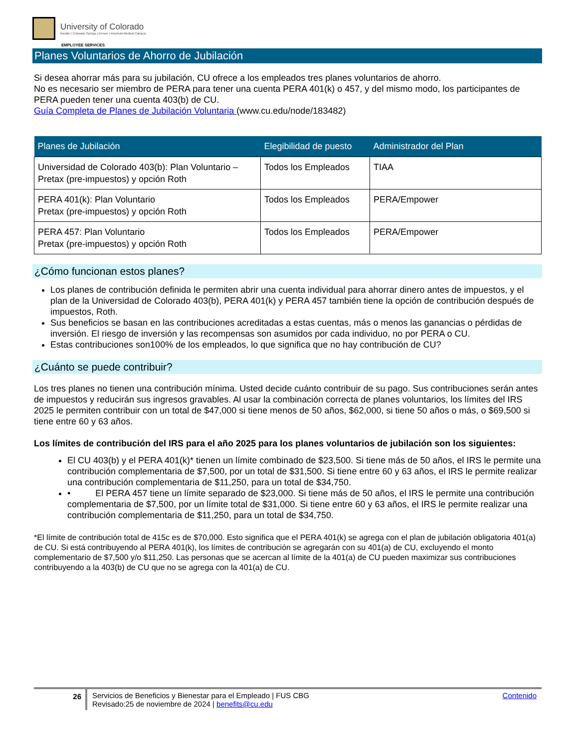University of Colorado
Boulder | Colorado Springs | Denver | Anschutz Medical Campus
EMPLOYEE SERVICES
Planes Voluntarios de Ahorro de Jubilación
Si desea ahorrar más para su jubilación, CU ofrece a los empleados tres planes voluntarios de ahorro.
No es necesario ser miembro de PERA para tener una cuenta PERA 401(k) o 457, y del mismo modo, los participantes de PERA pueden tener una cuenta 403(b) de CU.
Guía Completa de Planes de Jubilación Voluntaria (www.cu.edu/node/183482)
| Planes de Jubilación | Elegibilidad de puesto | Administrador del Plan |
| --- | --- | --- |
| Universidad de Colorado 403(b): Plan Voluntario – Pretax (pre-impuestos) y opción Roth | Todos los Empleados | TIAA |
| PERA 401(k): Plan Voluntario Pretax (pre-impuestos) y opción Roth | Todos los Empleados | PERA/Empower |
| PERA 457: Plan Voluntario Pretax (pre-impuestos) y opción Roth | Todos los Empleados | PERA/Empower |
¿Cómo funcionan estos planes?
Los planes de contribución definida le permiten abrir una cuenta individual para ahorrar dinero antes de impuestos, y el plan de la Universidad de Colorado 403(b), PERA 401(k) y PERA 457 también tiene la opción de contribución después de impuestos, Roth.
Sus beneficios se basan en las contribuciones acreditadas a estas cuentas, más o menos las ganancias o pérdidas de inversión. El riesgo de inversión y las recompensas son asumidos por cada individuo, no por PERA o CU.
Estas contribuciones son100% de los empleados, lo que significa que no hay contribución de CU?
¿Cuánto se puede contribuir?
Los tres planes no tienen una contribución mínima. Usted decide cuánto contribuir de su pago. Sus contribuciones serán antes de impuestos y reducirán sus ingresos gravables. Al usar la combinación correcta de planes voluntarios, los límites del IRS 2025 le permiten contribuir con un total de $47,000 si tiene menos de 50 años, $62,000, si tiene 50 años o más, o $69,500 si tiene entre 60 y 63 años.
Los límites de contribución del IRS para el año 2025 para los planes voluntarios de jubilación son los siguientes:
El CU 403(b) y el PERA 401(k)* tienen un límite combinado de $23,500. Si tiene más de 50 años, el IRS le permite una contribución complementaria de $7,500, por un total de $31,500. Si tiene entre 60 y 63 años, el IRS le permite realizar una contribución complementaria de $11,250, para un total de $34,750.
• El PERA 457 tiene un límite separado de $23,000. Si tiene más de 50 años, el IRS le permite una contribución complementaria de $7,500, por un límite total de $31,000. Si tiene entre 60 y 63 años, el IRS le permite realizar una contribución complementaria de $11,250, para un total de $34,750.
*El límite de contribución total de 415c es de $70,000. Esto significa que el PERA 401(k) se agrega con el plan de jubilación obligatoria 401(a) de CU. Si está contribuyendo al PERA 401(k), los límites de contribución se agregarán con su 401(a) de CU, excluyendo el monto complementario de $7,500 y/o $11,250. Las personas que se acercan al límite de la 401(a) de CU pueden maximizar sus contribuciones contribuyendo a la 403(b) de CU que no se agrega con la 401(a) de CU.
26 Servicios de Beneficios y Bienestar para el Empleado | FUS CBG
Revisado:25 de noviembre de 2024 | benefits@cu.edu
Contenido